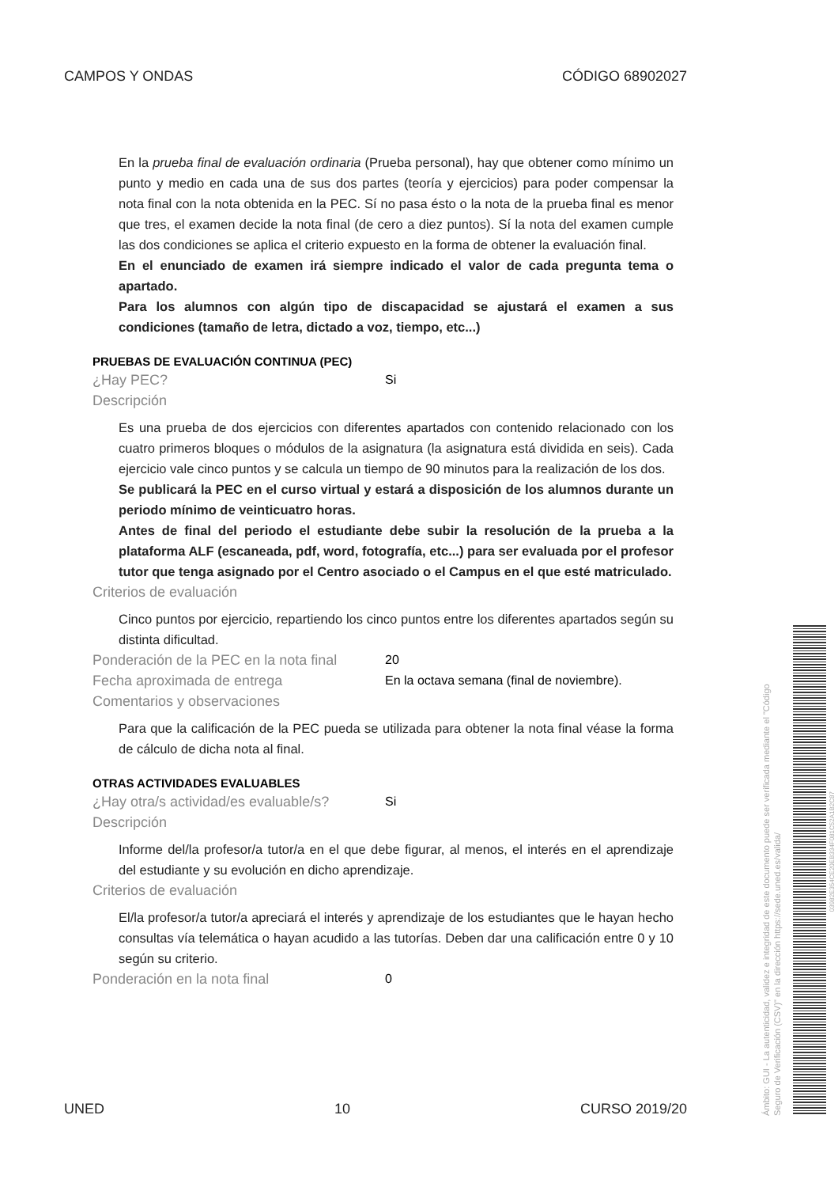CAMPOS Y ONDAS CÓDIGO 68902027
En la prueba final de evaluación ordinaria (Prueba personal), hay que obtener como mínimo un punto y medio en cada una de sus dos partes (teoría y ejercicios) para poder compensar la nota final con la nota obtenida en la PEC. Sí no pasa ésto o la nota de la prueba final es menor que tres, el examen decide la nota final (de cero a diez puntos). Sí la nota del examen cumple las dos condiciones se aplica el criterio expuesto en la forma de obtener la evaluación final.
En el enunciado de examen irá siempre indicado el valor de cada pregunta tema o apartado.
Para los alumnos con algún tipo de discapacidad se ajustará el examen a sus condiciones (tamaño de letra, dictado a voz, tiempo, etc...)
PRUEBAS DE EVALUACIÓN CONTINUA (PEC)
¿Hay PEC? Si
Descripción
Es una prueba de dos ejercicios con diferentes apartados con contenido relacionado con los cuatro primeros bloques o módulos de la asignatura (la asignatura está dividida en seis). Cada ejercicio vale cinco puntos y se calcula un tiempo de 90 minutos para la realización de los dos.
Se publicará la PEC en el curso virtual y estará a disposición de los alumnos durante un periodo mínimo de veinticuatro horas.
Antes de final del periodo el estudiante debe subir la resolución de la prueba a la plataforma ALF (escaneada, pdf, word, fotografía, etc...) para ser evaluada por el profesor tutor que tenga asignado por el Centro asociado o el Campus en el que esté matriculado.
Criterios de evaluación
Cinco puntos por ejercicio, repartiendo los cinco puntos entre los diferentes apartados según su distinta dificultad.
Ponderación de la PEC en la nota final 20
Fecha aproximada de entrega En la octava semana (final de noviembre).
Comentarios y observaciones
Para que la calificación de la PEC pueda se utilizada para obtener la nota final véase la forma de cálculo de dicha nota al final.
OTRAS ACTIVIDADES EVALUABLES
¿Hay otra/s actividad/es evaluable/s? Si
Descripción
Informe del/la profesor/a tutor/a en el que debe figurar, al menos, el interés en el aprendizaje del estudiante y su evolución en dicho aprendizaje.
Criterios de evaluación
El/la profesor/a tutor/a apreciará el interés y aprendizaje de los estudiantes que le hayan hecho consultas vía telemática o hayan acudido a las tutorías. Deben dar una calificación entre 0 y 10 según su criterio.
Ponderación en la nota final 0
UNED 10 CURSO 2019/20
Ámbito: GUI - La autenticidad, validez e integridad de este documento puede ser verificada mediante el "Código Seguro de Verificación (CSV)" en la dirección https://sede.uned.es/valida/
03982E354CE20EB334F081C52A1B2C87